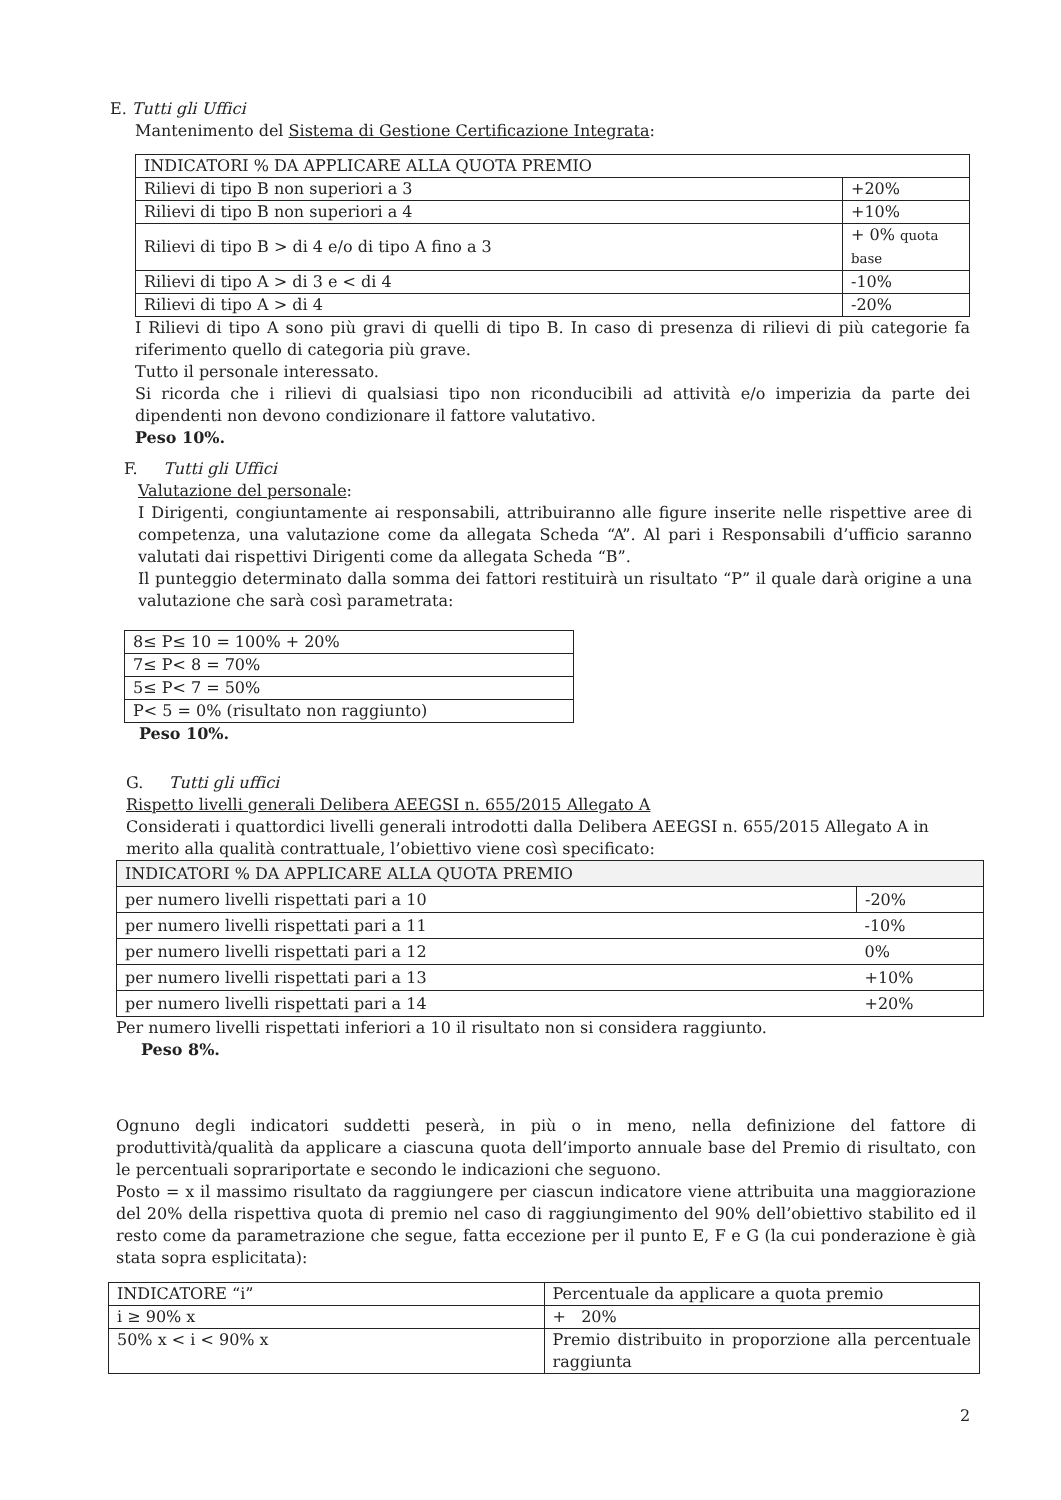E. Tutti gli Uffici
Mantenimento del Sistema di Gestione Certificazione Integrata:
| INDICATORI % DA APPLICARE ALLA QUOTA PREMIO | |
| Rilievi di tipo B non superiori a 3 | +20% |
| Rilievi di tipo B non superiori a 4 | +10% |
| Rilievi di tipo B > di 4 e/o di tipo A fino a 3 | + 0% quota base |
| Rilievi di tipo A > di 3 e < di 4 | -10% |
| Rilievi di tipo A > di 4 | -20% |
I Rilievi di tipo A sono più gravi di quelli di tipo B. In caso di presenza di rilievi di più categorie fa riferimento quello di categoria più grave.
Tutto il personale interessato.
Si ricorda che i rilievi di qualsiasi tipo non riconducibili ad attività e/o imperizia da parte dei dipendenti non devono condizionare il fattore valutativo.
Peso 10%.
F. Tutti gli Uffici
Valutazione del personale:
I Dirigenti, congiuntamente ai responsabili, attribuiranno alle figure inserite nelle rispettive aree di competenza, una valutazione come da allegata Scheda “A”. Al pari i Responsabili d’ufficio saranno valutati dai rispettivi Dirigenti come da allegata Scheda “B”.
Il punteggio determinato dalla somma dei fattori restituirà un risultato “P” il quale darà origine a una valutazione che sarà così parametrata:
| 8≤ P≤ 10 = 100% + 20% |
| 7≤ P< 8 = 70% |
| 5≤ P< 7 = 50% |
| P< 5 = 0% (risultato non raggiunto) |
Peso 10%.
G. Tutti gli uffici
Rispetto livelli generali Delibera AEEGSI n. 655/2015 Allegato A
Considerati i quattordici livelli generali introdotti dalla Delibera AEEGSI n. 655/2015 Allegato A in merito alla qualità contrattuale, l’obiettivo viene così specificato:
| INDICATORI % DA APPLICARE ALLA QUOTA PREMIO | |
| per numero livelli rispettati pari a 10 | -20% |
| per numero livelli rispettati pari a 11 | -10% |
| per numero livelli rispettati pari a 12 | 0% |
| per numero livelli rispettati pari a 13 | +10% |
| per numero livelli rispettati pari a 14 | +20% |
Per numero livelli rispettati inferiori a 10 il risultato non si considera raggiunto.
Peso 8%.
Ognuno degli indicatori suddetti peserà, in più o in meno, nella definizione del fattore di produttività/qualità da applicare a ciascuna quota dell’importo annuale base del Premio di risultato, con le percentuali soprariportate e secondo le indicazioni che seguono.
Posto = x il massimo risultato da raggiungere per ciascun indicatore viene attribuita una maggiorazione del 20% della rispettiva quota di premio nel caso di raggiungimento del 90% dell’obiettivo stabilito ed il resto come da parametrazione che segue, fatta eccezione per il punto E, F e G (la cui ponderazione è già stata sopra esplicitata):
| INDICATORE “i” | Percentuale da applicare a quota premio |
| i ≥ 90% x | + 20% |
| 50% x < i < 90% x | Premio distribuito in proporzione alla percentuale raggiunta |
2